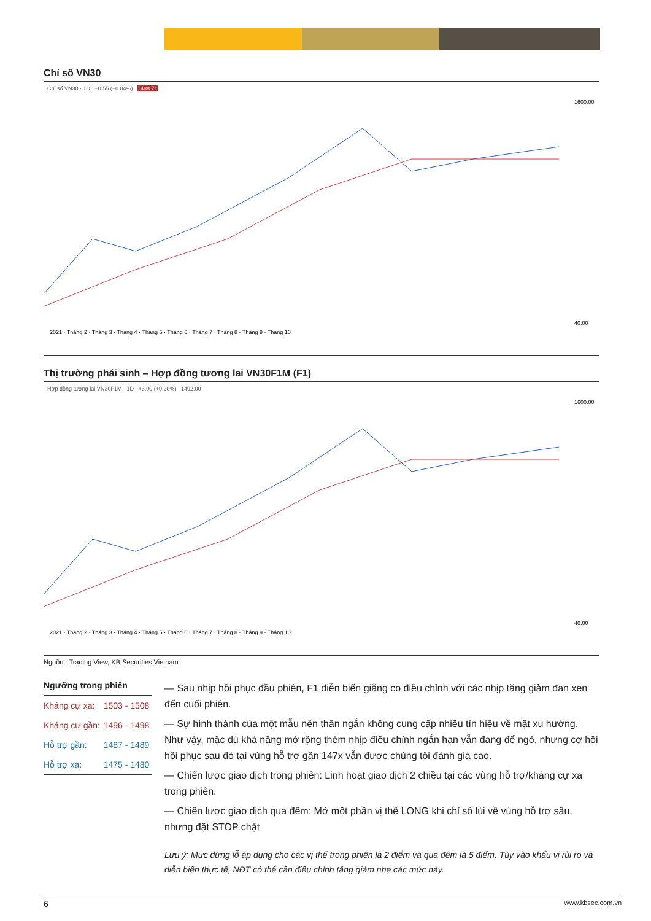Chỉ số VN30
Chỉ số VN30 · 1D −0.55 (−0.04%) 1488.71
1600.00
40.00
2021 · Tháng 2 · Tháng 3 · Tháng 4 · Tháng 5 · Tháng 6 · Tháng 7 · Tháng 8 · Tháng 9 · Tháng 10
Thị trường phái sinh – Hợp đồng tương lai VN30F1M (F1)
Hợp đồng tương lai VN30F1M · 1D +3.00 (+0.20%) 1492.00
1600.00
40.00
2021 · Tháng 2 · Tháng 3 · Tháng 4 · Tháng 5 · Tháng 6 · Tháng 7 · Tháng 8 · Tháng 9 · Tháng 10
Nguồn : Trading View, KB Securities Vietnam
Ngưỡng trong phiên
| Kháng cự xa: | 1503 - 1508 |
| Kháng cự gần: | 1496 - 1498 |
| Hỗ trợ gần: | 1487 - 1489 |
| Hỗ trợ xa: | 1475 - 1480 |
— Sau nhịp hồi phục đầu phiên, F1 diễn biến giằng co điều chỉnh với các nhịp tăng giảm đan xen đến cuối phiên.
— Sự hình thành của một mẫu nến thân ngắn không cung cấp nhiều tín hiệu về mặt xu hướng. Như vậy, mặc dù khả năng mở rộng thêm nhịp điều chỉnh ngắn hạn vẫn đang để ngỏ, nhưng cơ hội hồi phục sau đó tại vùng hỗ trợ gần 147x vẫn được chúng tôi đánh giá cao.
— Chiến lược giao dịch trong phiên: Linh hoạt giao dịch 2 chiều tại các vùng hỗ trợ/kháng cự xa trong phiên.
— Chiến lược giao dịch qua đêm: Mở một phần vị thế LONG khi chỉ số lùi về vùng hỗ trợ sâu, nhưng đặt STOP chặt
Lưu ý: Mức dừng lỗ áp dụng cho các vị thế trong phiên là 2 điểm và qua đêm là 5 điểm. Tùy vào khẩu vị rủi ro và diễn biến thực tế, NĐT có thể cần điều chỉnh tăng giảm nhẹ các mức này.
6 www.kbsec.com.vn